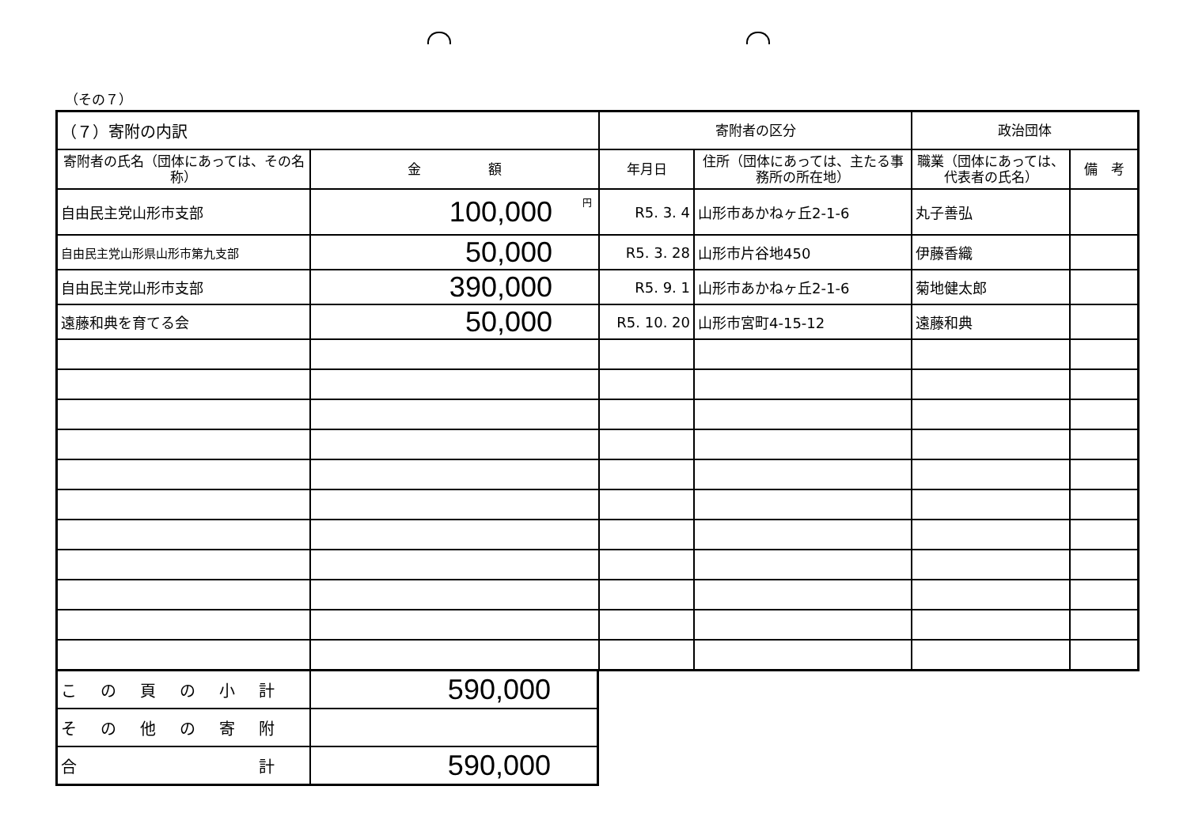（その７）
| （７）寄附の内訳 | | 寄附者の区分 | | 政治団体 | |
| 寄附者の氏名（団体にあっては、その名称） | 金 額 | 年月日 | 住所（団体にあっては、主たる事務所の所在地） | 職業（団体にあっては、代表者の氏名） | 備 考 |
| 自由民主党山形市支部 | <sup>円</sup>100,000 | R5. 3. 4 | 山形市あかねヶ丘2-1-6 | 丸子善弘 | |
| 自由民主党山形県山形市第九支部 | 50,000 | R5. 3. 28 | 山形市片谷地450 | 伊藤香織 | |
| 自由民主党山形市支部 | 390,000 | R5. 9. 1 | 山形市あかねヶ丘2-1-6 | 菊地健太郎 | |
| 遠藤和典を育てる会 | 50,000 | R5. 10. 20 | 山形市宮町4-15-12 | 遠藤和典 | |
| この頁の小計 | 590,000 |
| その他の寄附 | |
| 合 計 | 590,000 |